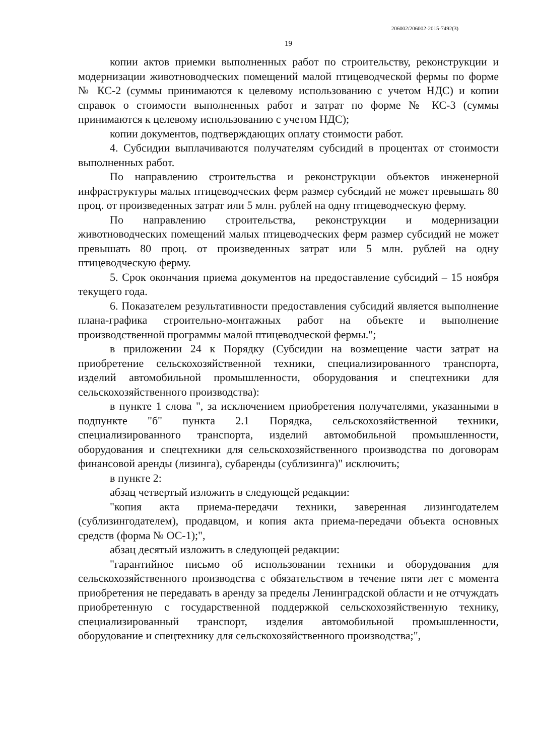206002/206002-2015-7492(3)
19
копии актов приемки выполненных работ по строительству, реконструкции и модернизации животноводческих помещений малой птицеводческой фермы по форме № КС-2 (суммы принимаются к целевому использованию с учетом НДС) и копии справок о стоимости выполненных работ и затрат по форме № КС-3 (суммы принимаются к целевому использованию с учетом НДС);
копии документов, подтверждающих оплату стоимости работ.
4. Субсидии выплачиваются получателям субсидий в процентах от стоимости выполненных работ.
По направлению строительства и реконструкции объектов инженерной инфраструктуры малых птицеводческих ферм размер субсидий не может превышать 80 проц. от произведенных затрат или 5 млн. рублей на одну птицеводческую ферму.
По направлению строительства, реконструкции и модернизации животноводческих помещений малых птицеводческих ферм размер субсидий не может превышать 80 проц. от произведенных затрат или 5 млн. рублей на одну птицеводческую ферму.
5. Срок окончания приема документов на предоставление субсидий – 15 ноября текущего года.
6. Показателем результативности предоставления субсидий является выполнение плана-графика строительно-монтажных работ на объекте и выполнение производственной программы малой птицеводческой фермы.";
в приложении 24 к Порядку (Субсидии на возмещение части затрат на приобретение сельскохозяйственной техники, специализированного транспорта, изделий автомобильной промышленности, оборудования и спецтехники для сельскохозяйственного производства):
в пункте 1 слова ", за исключением приобретения получателями, указанными в подпункте "б" пункта 2.1 Порядка, сельскохозяйственной техники, специализированного транспорта, изделий автомобильной промышленности, оборудования и спецтехники для сельскохозяйственного производства по договорам финансовой аренды (лизинга), субаренды (сублизинга)" исключить;
в пункте 2:
абзац четвертый изложить в следующей редакции:
"копия акта приема-передачи техники, заверенная лизингодателем (сублизингодателем), продавцом, и копия акта приема-передачи объекта основных средств (форма № ОС-1);",
абзац десятый изложить в следующей редакции:
"гарантийное письмо об использовании техники и оборудования для сельскохозяйственного производства с обязательством в течение пяти лет с момента приобретения не передавать в аренду за пределы Ленинградской области и не отчуждать приобретенную с государственной поддержкой сельскохозяйственную технику, специализированный транспорт, изделия автомобильной промышленности, оборудование и спецтехнику для сельскохозяйственного производства;",